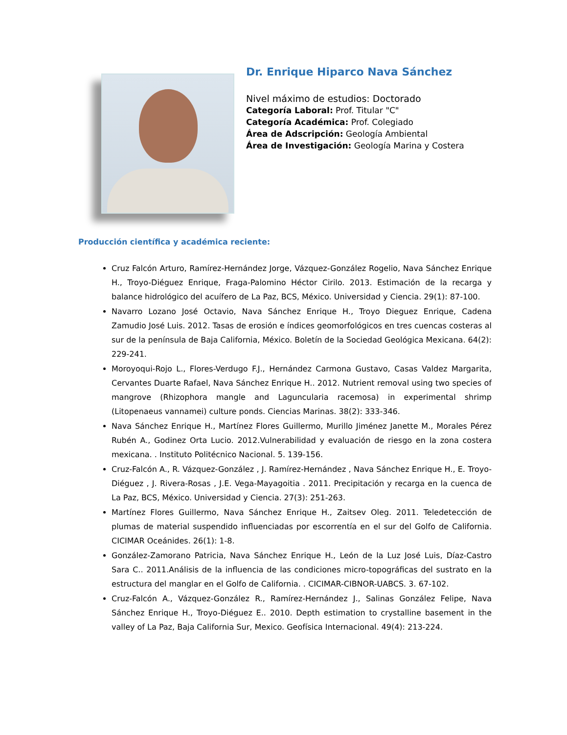Dr. Enrique Hiparco Nava Sánchez
Nivel máximo de estudios: Doctorado
Categoría Laboral: Prof. Titular "C"
Categoría Académica: Prof. Colegiado
Área de Adscripción: Geología Ambiental
Área de Investigación: Geología Marina y Costera
Producción científica y académica reciente:
Cruz Falcón Arturo, Ramírez-Hernández Jorge, Vázquez-González Rogelio, Nava Sánchez Enrique H., Troyo-Diéguez Enrique, Fraga-Palomino Héctor Cirilo. 2013. Estimación de la recarga y balance hidrológico del acuífero de La Paz, BCS, México. Universidad y Ciencia. 29(1): 87-100.
Navarro Lozano José Octavio, Nava Sánchez Enrique H., Troyo Dieguez Enrique, Cadena Zamudio José Luis. 2012. Tasas de erosión e índices geomorfológicos en tres cuencas costeras al sur de la península de Baja California, México. Boletín de la Sociedad Geológica Mexicana. 64(2): 229-241.
Moroyoqui-Rojo L., Flores-Verdugo F.J., Hernández Carmona Gustavo, Casas Valdez Margarita, Cervantes Duarte Rafael, Nava Sánchez Enrique H.. 2012. Nutrient removal using two species of mangrove (Rhizophora mangle and Laguncularia racemosa) in experimental shrimp (Litopenaeus vannamei) culture ponds. Ciencias Marinas. 38(2): 333-346.
Nava Sánchez Enrique H., Martínez Flores Guillermo, Murillo Jiménez Janette M., Morales Pérez Rubén A., Godinez Orta Lucio. 2012.Vulnerabilidad y evaluación de riesgo en la zona costera mexicana. . Instituto Politécnico Nacional. 5. 139-156.
Cruz-Falcón A., R. Vázquez-González , J. Ramírez-Hernández , Nava Sánchez Enrique H., E. Troyo-Diéguez , J. Rivera-Rosas , J.E. Vega-Mayagoitia . 2011. Precipitación y recarga en la cuenca de La Paz, BCS, México. Universidad y Ciencia. 27(3): 251-263.
Martínez Flores Guillermo, Nava Sánchez Enrique H., Zaitsev Oleg. 2011. Teledetección de plumas de material suspendido influenciadas por escorrentía en el sur del Golfo de California. CICIMAR Oceánides. 26(1): 1-8.
González-Zamorano Patricia, Nava Sánchez Enrique H., León de la Luz José Luis, Díaz-Castro Sara C.. 2011.Análisis de la influencia de las condiciones micro-topográficas del sustrato en la estructura del manglar en el Golfo de California. . CICIMAR-CIBNOR-UABCS. 3. 67-102.
Cruz-Falcón A., Vázquez-González R., Ramírez-Hernández J., Salinas González Felipe, Nava Sánchez Enrique H., Troyo-Diéguez E.. 2010. Depth estimation to crystalline basement in the valley of La Paz, Baja California Sur, Mexico. Geofísica Internacional. 49(4): 213-224.